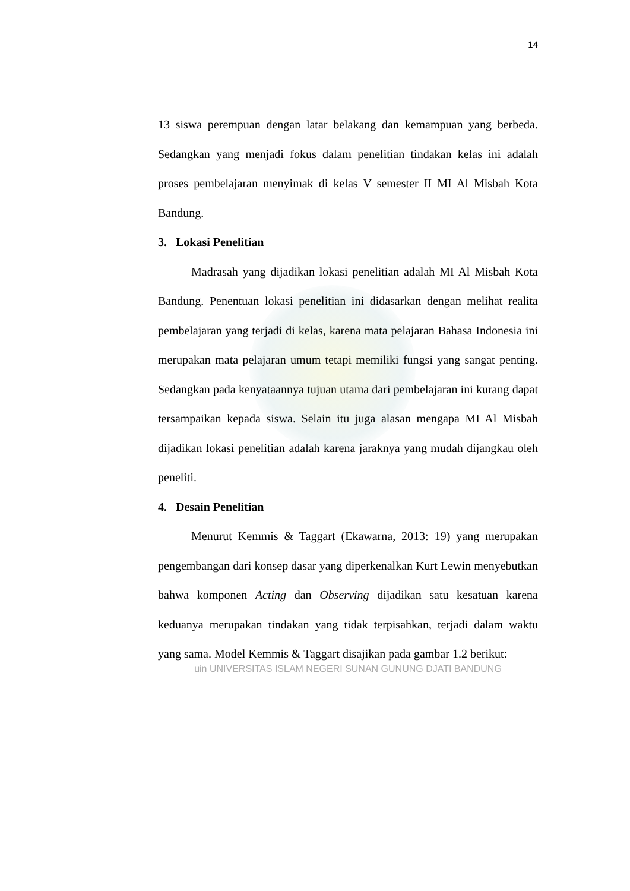14
13 siswa perempuan dengan latar belakang dan kemampuan yang berbeda. Sedangkan yang menjadi fokus dalam penelitian tindakan kelas ini adalah proses pembelajaran menyimak di kelas V semester II MI Al Misbah Kota Bandung.
3. Lokasi Penelitian
Madrasah yang dijadikan lokasi penelitian adalah MI Al Misbah Kota Bandung. Penentuan lokasi penelitian ini didasarkan dengan melihat realita pembelajaran yang terjadi di kelas, karena mata pelajaran Bahasa Indonesia ini merupakan mata pelajaran umum tetapi memiliki fungsi yang sangat penting. Sedangkan pada kenyataannya tujuan utama dari pembelajaran ini kurang dapat tersampaikan kepada siswa. Selain itu juga alasan mengapa MI Al Misbah dijadikan lokasi penelitian adalah karena jaraknya yang mudah dijangkau oleh peneliti.
4. Desain Penelitian
Menurut Kemmis & Taggart (Ekawarna, 2013: 19) yang merupakan pengembangan dari konsep dasar yang diperkenalkan Kurt Lewin menyebutkan bahwa komponen Acting dan Observing dijadikan satu kesatuan karena keduanya merupakan tindakan yang tidak terpisahkan, terjadi dalam waktu yang sama. Model Kemmis & Taggart disajikan pada gambar 1.2 berikut:
uin UNIVERSITAS ISLAM NEGERI SUNAN GUNUNG DJATI BANDUNG